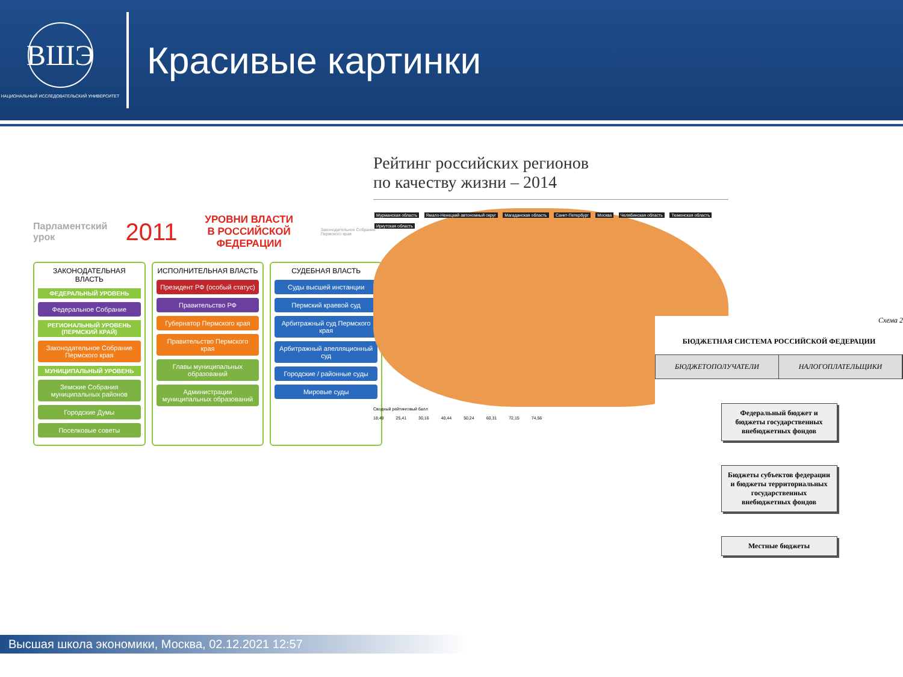ВШЭ
НАЦИОНАЛЬНЫЙ ИССЛЕДОВАТЕЛЬСКИЙ УНИВЕРСИТЕТ
Красивые картинки
Парламентский урок 2011 УРОВНИ ВЛАСТИ
В РОССИЙСКОЙ ФЕДЕРАЦИИ Законодательное Собрание Пермского края
ЗАКОНОДАТЕЛЬНАЯ ВЛАСТЬ
ФЕДЕРАЛЬНЫЙ УРОВЕНЬ
Федеральное Собрание
РЕГИОНАЛЬНЫЙ УРОВЕНЬ (ПЕРМСКИЙ КРАЙ)
Законодательное Собрание Пермского края
МУНИЦИПАЛЬНЫЙ УРОВЕНЬ
Земские Собрания муниципальных районов
Городские Думы
Поселковые советы
ИСПОЛНИТЕЛЬНАЯ ВЛАСТЬ
Президент РФ (особый статус)
Правительство РФ
Губернатор Пермского края
Правительство Пермского края
Главы муниципальных образований
Администрации муниципальных образований
СУДЕБНАЯ ВЛАСТЬ
Суды высшей инстанции
Пермский краевой суд
Арбитражный суд Пермского края
Арбитражный апелляционный суд
Городские / районные суды
Мировые суды
Рейтинг российских регионов
по качеству жизни – 2014
Мурманская область Ямало-Ненецкий автономный округ Магаданская область Санкт-Петербург Москва Челябинская область Тюменская область Иркутская область
Сводный рейтинговый балл
18,49 25,41 30,16 40,44 50,24 60,31 72,15 74,56
Схема 2
БЮДЖЕТНАЯ СИСТЕМА РОССИЙСКОЙ ФЕДЕРАЦИИ
БЮДЖЕТОПОЛУЧАТЕЛИ НАЛОГОПЛАТЕЛЬЩИКИ
Федеральный бюджет и бюджеты государственных внебюджетных фондов
Бюджеты субъектов федерации и бюджеты территориальных государственных внебюджетных фондов
Местные бюджеты
Высшая школа экономики, Москва, 02.12.2021 12:57